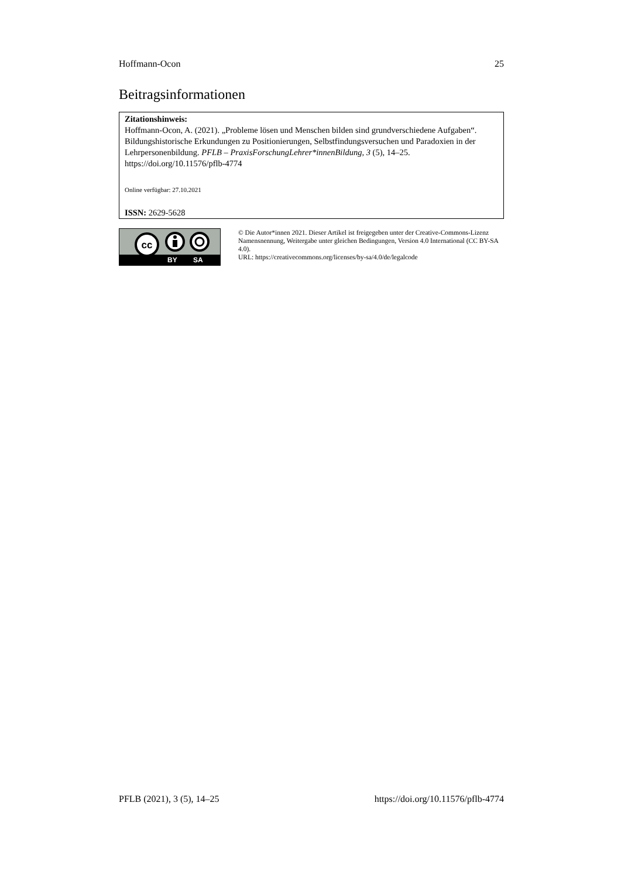Hoffmann-Ocon 25
Beitragsinformationen
Zitationshinweis:
Hoffmann-Ocon, A. (2021). „Probleme lösen und Menschen bilden sind grundverschiedene Aufgaben“. Bildungshistorische Erkundungen zu Positionierungen, Selbstfindungsversuchen und Paradoxien in der Lehrpersonenbildung. PFLB – PraxisForschungLehrer*innenBildung, 3 (5), 14–25. https://doi.org/10.11576/pflb-4774
Online verfügbar: 27.10.2021
ISSN: 2629-5628
cc
BY SA
© Die Autor*innen 2021. Dieser Artikel ist freigegeben unter der Creative-Commons-Lizenz Namensnennung, Weitergabe unter gleichen Bedingungen, Version 4.0 International (CC BY-SA 4.0).
URL: https://creativecommons.org/licenses/by-sa/4.0/de/legalcode
PFLB (2021), 3 (5), 14–25 https://doi.org/10.11576/pflb-4774